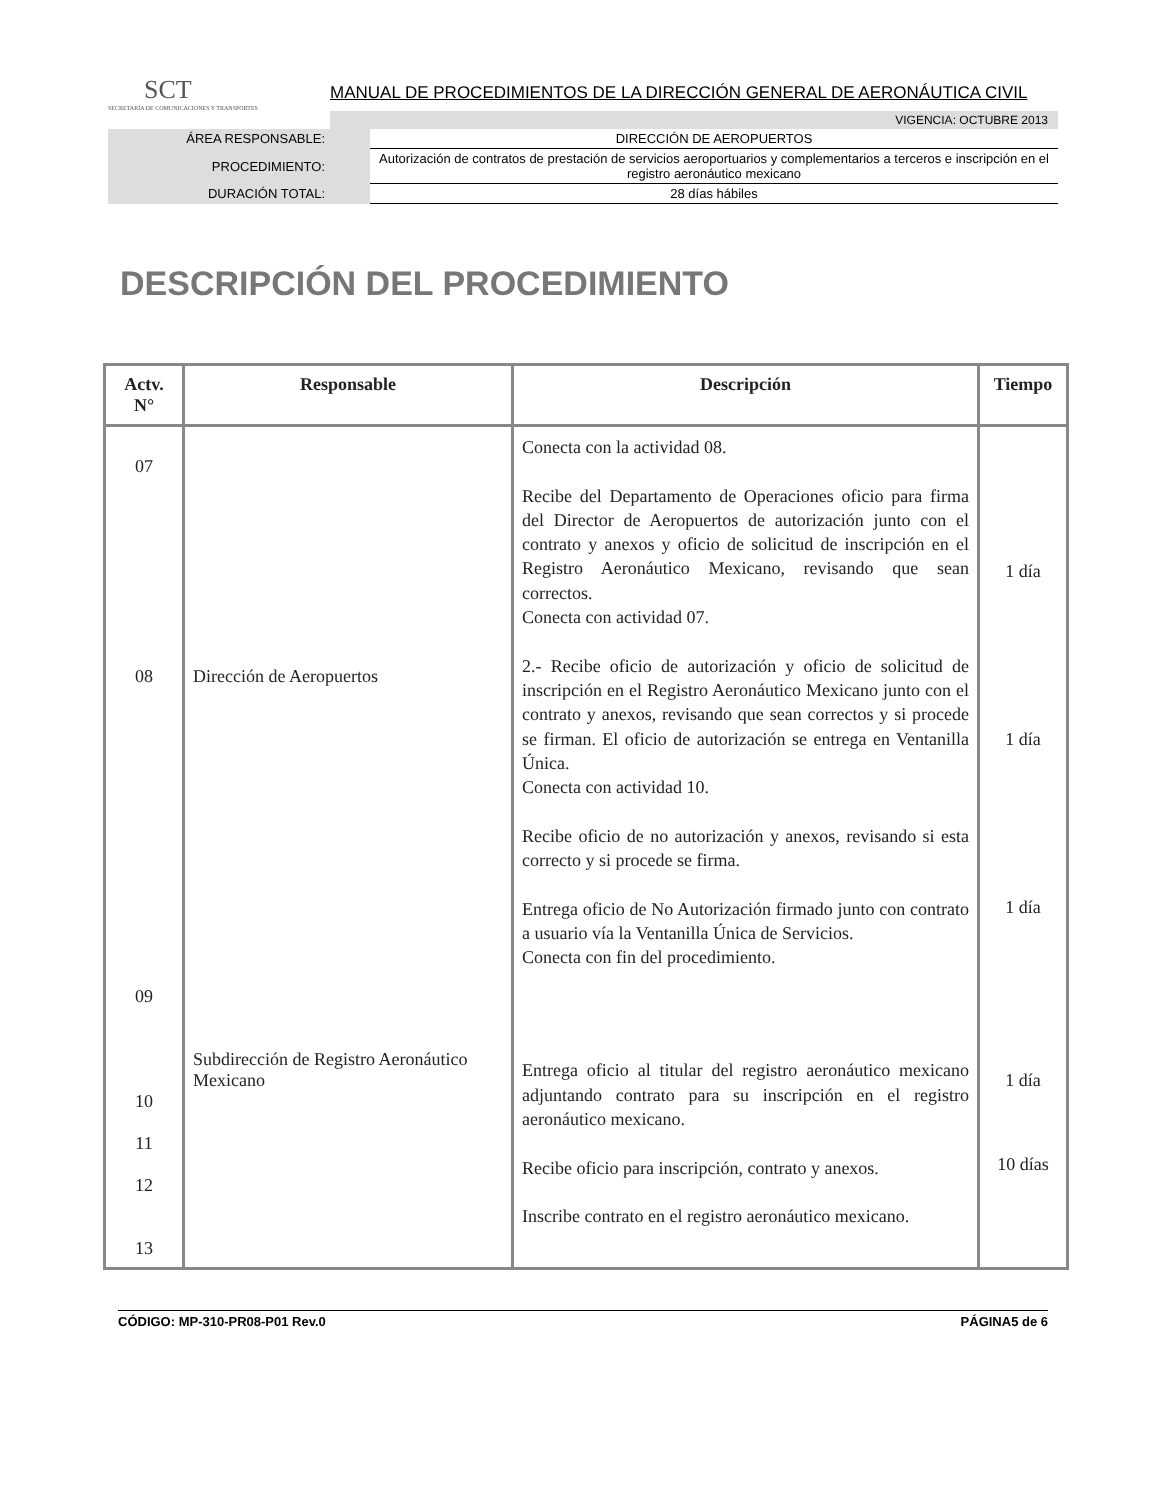SCT
SECRETARÍA DE COMUNICACIONES Y TRANSPORTES
MANUAL DE PROCEDIMIENTOS DE LA DIRECCIÓN GENERAL DE AERONÁUTICA CIVIL
VIGENCIA: OCTUBRE 2013
| ÁREA RESPONSABLE: | DIRECCIÓN DE AEROPUERTOS |
| PROCEDIMIENTO: | Autorización de contratos de prestación de servicios aeroportuarios y complementarios a terceros e inscripción en el registro aeronáutico mexicano |
| DURACIÓN TOTAL: | 28 días hábiles |
DESCRIPCIÓN DEL PROCEDIMIENTO
| Actv. N° | Responsable | Descripción | Tiempo |
| --- | --- | --- | --- |
| 07 08 | Dirección de Aeropuertos | Conecta con la actividad 08. Recibe del Departamento de Operaciones oficio para firma del Director de Aeropuertos de autorización junto con el contrato y anexos y oficio de solicitud de inscripción en el Registro Aeronáutico Mexicano, revisando que sean correctos. Conecta con actividad 07. 2.- Recibe oficio de autorización y oficio de solicitud de inscripción en el Registro Aeronáutico Mexicano junto con el contrato y anexos, revisando que sean correctos y si procede se firman. El oficio de autorización se entrega en Ventanilla Única. Conecta con actividad 10. Recibe oficio de no autorización y anexos, revisando si esta correcto y si procede se firma. Entrega oficio de No Autorización firmado junto con contrato a usuario vía la Ventanilla Única de Servicios. Conecta con fin del procedimiento. | 1 día 1 día 1 día |
| 09 10 11 12 13 | Subdirección de Registro Aeronáutico Mexicano | Entrega oficio al titular del registro aeronáutico mexicano adjuntando contrato para su inscripción en el registro aeronáutico mexicano. Recibe oficio para inscripción, contrato y anexos. Inscribe contrato en el registro aeronáutico mexicano. | 1 día 10 días |
CÓDIGO: MP-310-PR08-P01 Rev.0 PÁGINA5 de 6